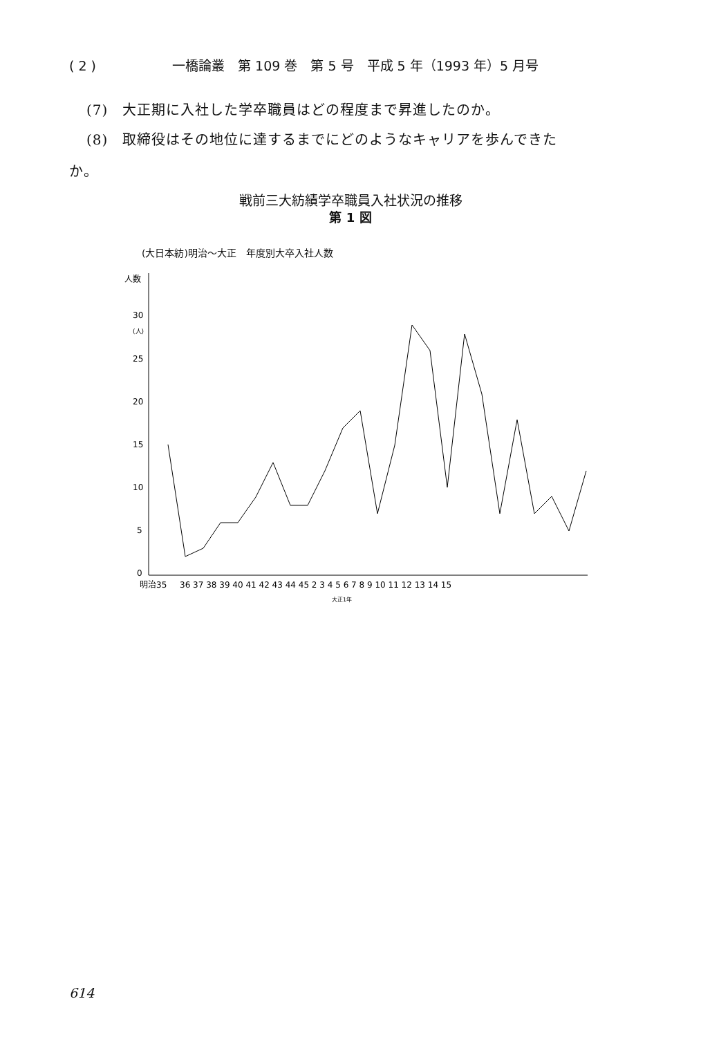( 2 ) 一橋論叢　第 109 巻　第 5 号　平成 5 年（1993 年）5 月号
(7)　大正期に入社した学卒職員はどの程度まで昇進したのか。
(8)　取締役はその地位に達するまでにどのようなキャリアを歩んできた
か。
戦前三大紡績学卒職員入社状況の推移
第 1 図
(大日本紡)明治〜大正　年度別大卒入社人数
人数
30
(人)
25
20
15
10
5
0
明治35
36 37 38 39 40 41 42 43 44 45 2 3 4 5 6 7 8 9 10 11 12 13 14 15
大正1年
614